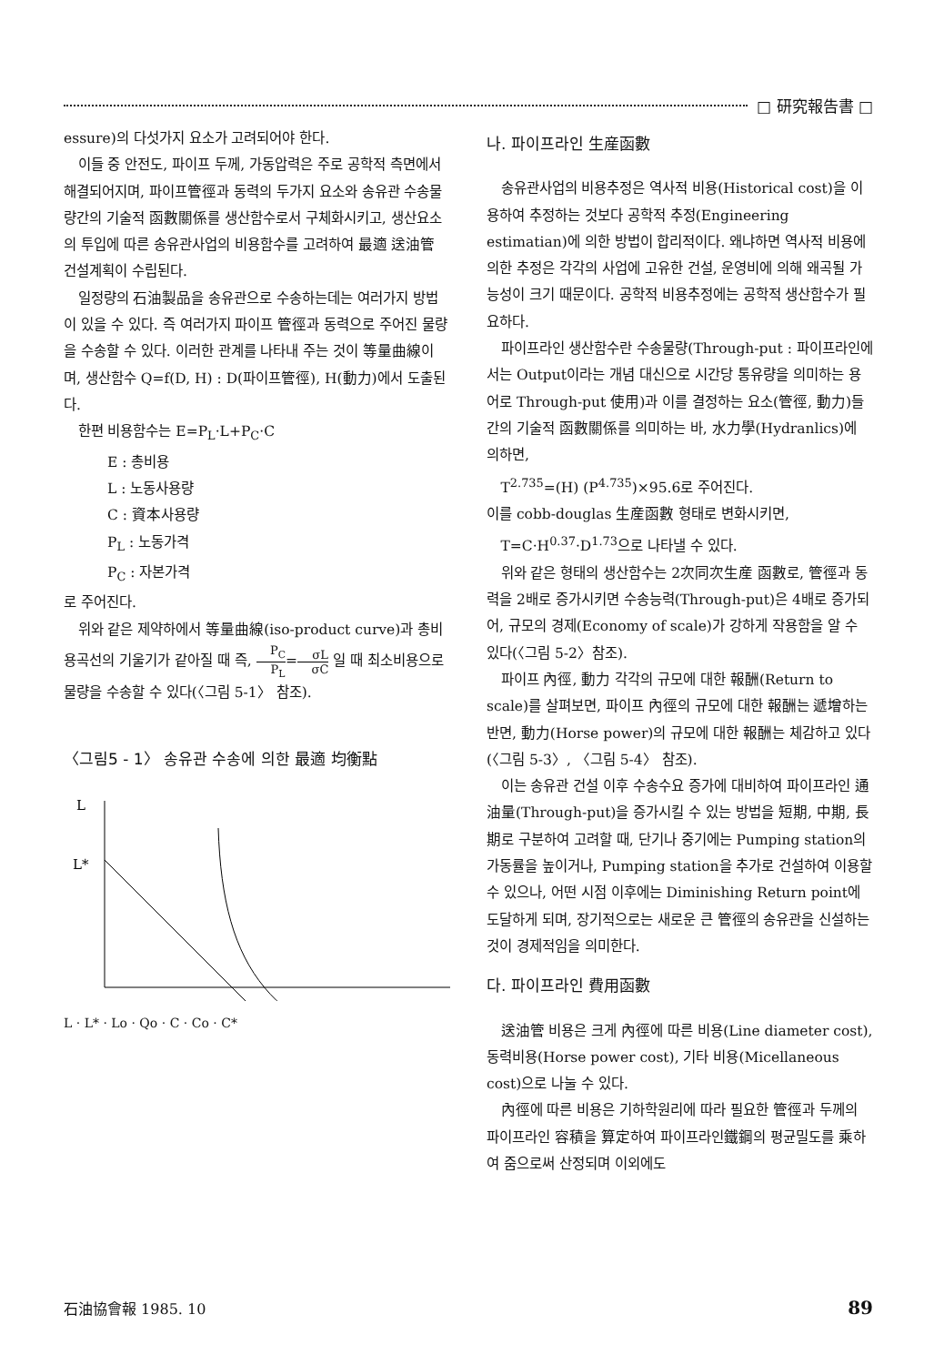□ 研究報告書 □
essure)의 다섯가지 요소가 고려되어야 한다.
이들 중 안전도, 파이프 두께, 가동압력은 주로 공학적 측면에서 해결되어지며, 파이프管徑과 동력의 두가지 요소와 송유관 수송물량간의 기술적 函數關係를 생산함수로서 구체화시키고, 생산요소의 투입에 따른 송유관사업의 비용함수를 고려하여 最適 送油管 건설계획이 수립된다.
일정량의 石油製品을 송유관으로 수송하는데는 여러가지 방법이 있을 수 있다. 즉 여러가지 파이프 管徑과 동력으로 주어진 물량을 수송할 수 있다. 이러한 관계를 나타내 주는 것이 等量曲線이며, 생산함수 Q=f(D, H) : D(파이프管徑), H(動力)에서 도출된다.
한편 비용함수는 E=P<sub>L</sub>·L+P<sub>C</sub>·C
E : 총비용
L : 노동사용량
C : 資本사용량
P<sub>L</sub> : 노동가격
P<sub>C</sub> : 자본가격
로 주어진다.
위와 같은 제약하에서 等量曲線(iso-product curve)과 총비용곡선의 기울기가 같아질 때 즉, P<sub>C</sub> P<sub>L</sub>=σL σC 일 때 최소비용으로 물량을 수송할 수 있다(〈그림 5-1〉 참조).
〈그림5 - 1〉 송유관 수송에 의한 最適 均衡點
L
L*
Lo
L · L* · Lo · Qo · C · Co · C*
나. 파이프라인 生産函數
송유관사업의 비용추정은 역사적 비용(Historical cost)을 이용하여 추정하는 것보다 공학적 추정(Engineering estimatian)에 의한 방법이 합리적이다. 왜냐하면 역사적 비용에 의한 추정은 각각의 사업에 고유한 건설, 운영비에 의해 왜곡될 가능성이 크기 때문이다. 공학적 비용추정에는 공학적 생산함수가 필요하다.
파이프라인 생산함수란 수송물량(Through-put : 파이프라인에서는 Output이라는 개념 대신으로 시간당 통유량을 의미하는 용어로 Through-put 使用)과 이를 결정하는 요소(管徑, 動力)들 간의 기술적 函數關係를 의미하는 바, 水力學(Hydranlics)에 의하면,
T<sup>2.735</sup>=(H) (P<sup>4.735</sup>)×95.6로 주어진다.
이를 cobb-douglas 生産函數 형태로 변화시키면,
T=C·H<sup>0.37</sup>·D<sup>1.73</sup>으로 나타낼 수 있다.
위와 같은 형태의 생산함수는 2次同次生産 函數로, 管徑과 동력을 2배로 증가시키면 수송능력(Through-put)은 4배로 증가되어, 규모의 경제(Economy of scale)가 강하게 작용함을 알 수 있다(〈그림 5-2〉참조).
파이프 內徑, 動力 각각의 규모에 대한 報酬(Return to scale)를 살펴보면, 파이프 內徑의 규모에 대한 報酬는 遞增하는 반면, 動力(Horse power)의 규모에 대한 報酬는 체감하고 있다(〈그림 5-3〉, 〈그림 5-4〉 참조).
이는 송유관 건설 이후 수송수요 증가에 대비하여 파이프라인 通油量(Through-put)을 증가시킬 수 있는 방법을 短期, 中期, 長期로 구분하여 고려할 때, 단기나 중기에는 Pumping station의 가동률을 높이거나, Pumping station을 추가로 건설하여 이용할 수 있으나, 어떤 시점 이후에는 Diminishing Return point에 도달하게 되며, 장기적으로는 새로운 큰 管徑의 송유관을 신설하는 것이 경제적임을 의미한다.
다. 파이프라인 費用函數
送油管 비용은 크게 內徑에 따른 비용(Line diameter cost), 동력비용(Horse power cost), 기타 비용(Micellaneous cost)으로 나눌 수 있다.
內徑에 따른 비용은 기하학원리에 따라 필요한 管徑과 두께의 파이프라인 容積을 算定하여 파이프라인鐵鋼의 평균밀도를 乘하여 줌으로써 산정되며 이외에도
石油協會報 1985. 10 89